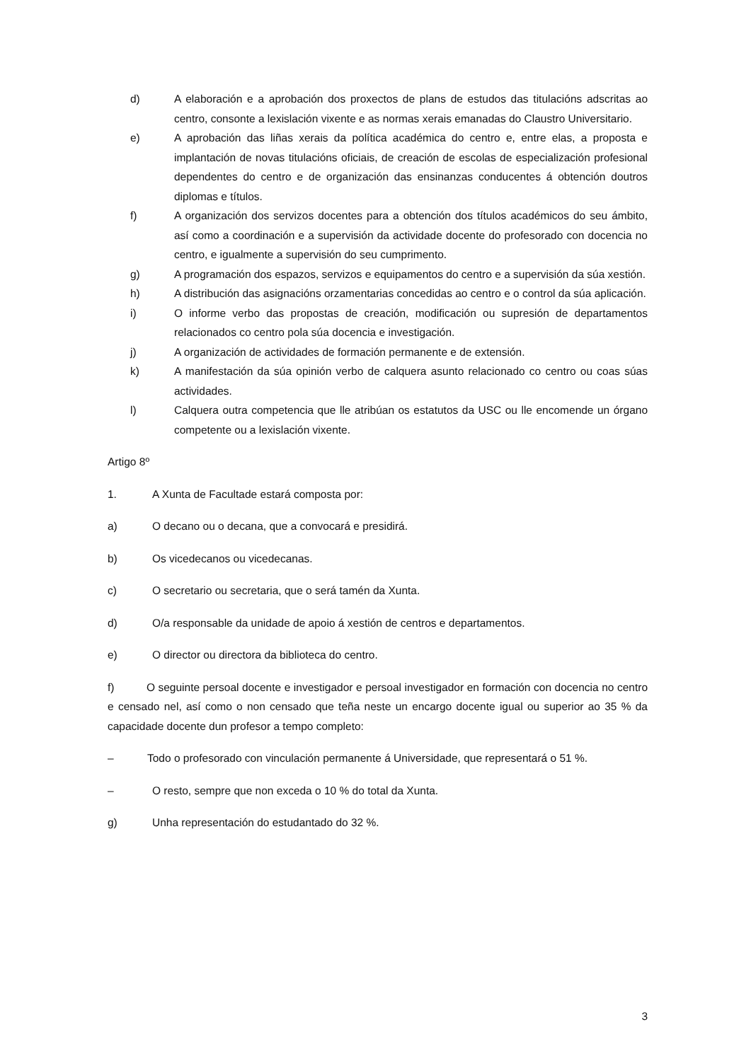d) A elaboración e a aprobación dos proxectos de plans de estudos das titulacións adscritas ao centro, consonte a lexislación vixente e as normas xerais emanadas do Claustro Universitario.
e) A aprobación das liñas xerais da política académica do centro e, entre elas, a proposta e implantación de novas titulacións oficiais, de creación de escolas de especialización profesional dependentes do centro e de organización das ensinanzas conducentes á obtención doutros diplomas e títulos.
f) A organización dos servizos docentes para a obtención dos títulos académicos do seu ámbito, así como a coordinación e a supervisión da actividade docente do profesorado con docencia no centro, e igualmente a supervisión do seu cumprimento.
g) A programación dos espazos, servizos e equipamentos do centro e a supervisión da súa xestión.
h) A distribución das asignacións orzamentarias concedidas ao centro e o control da súa aplicación.
i) O informe verbo das propostas de creación, modificación ou supresión de departamentos relacionados co centro pola súa docencia e investigación.
j) A organización de actividades de formación permanente e de extensión.
k) A manifestación da súa opinión verbo de calquera asunto relacionado co centro ou coas súas actividades.
l) Calquera outra competencia que lle atribúan os estatutos da USC ou lle encomende un órgano competente ou a lexislación vixente.
Artigo 8º
1. A Xunta de Facultade estará composta por:
a) O decano ou o decana, que a convocará e presidirá.
b) Os vicedecanos ou vicedecanas.
c) O secretario ou secretaria, que o será tamén da Xunta.
d) O/a responsable da unidade de apoio á xestión de centros e departamentos.
e) O director ou directora da biblioteca do centro.
f) O seguinte persoal docente e investigador e persoal investigador en formación con docencia no centro e censado nel, así como o non censado que teña neste un encargo docente igual ou superior ao 35 % da capacidade docente dun profesor a tempo completo:
– Todo o profesorado con vinculación permanente á Universidade, que representará o 51 %.
– O resto, sempre que non exceda o 10 % do total da Xunta.
g) Unha representación do estudantado do 32 %.
3